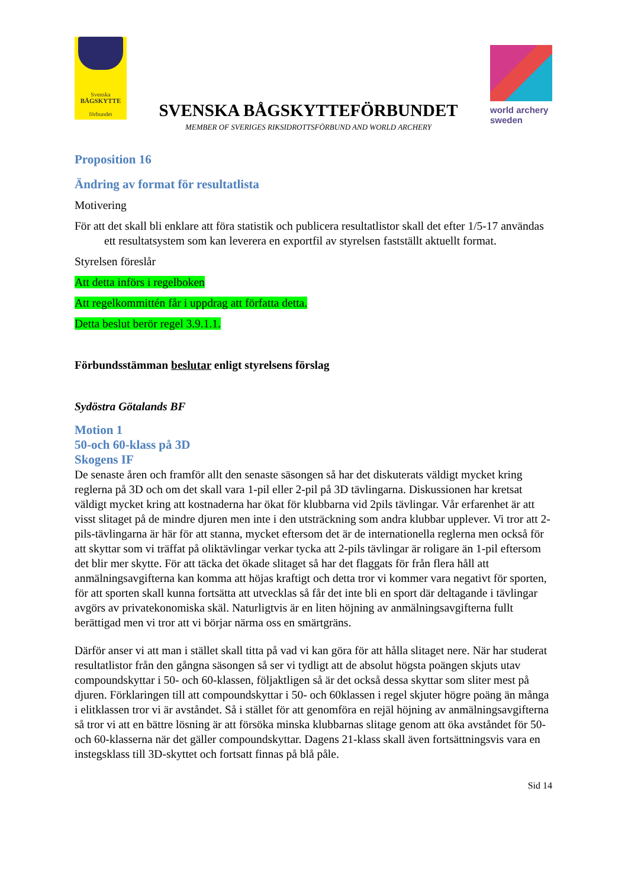Svenska
BÅGSKYTTE
förbundet
SVENSKA BÅGSKYTTEFÖRBUNDET
MEMBER OF SVERIGES RIKSIDROTTSFÖRBUND AND WORLD ARCHERY
world archery
sweden
Proposition 16
Ändring av format för resultatlista
Motivering
För att det skall bli enklare att föra statistik och publicera resultatlistor skall det efter 1/5-17 användas ett resultatsystem som kan leverera en exportfil av styrelsen fastställt aktuellt format.
Styrelsen föreslår
Att detta införs i regelboken
Att regelkommittén får i uppdrag att författa detta.
Detta beslut berör regel 3.9.1.1.
Förbundsstämman beslutar enligt styrelsens förslag
Sydöstra Götalands BF
Motion 1
50-och 60-klass på 3D
Skogens IF
De senaste åren och framför allt den senaste säsongen så har det diskuterats väldigt mycket kring reglerna på 3D och om det skall vara 1-pil eller 2-pil på 3D tävlingarna. Diskussionen har kretsat väldigt mycket kring att kostnaderna har ökat för klubbarna vid 2pils tävlingar. Vår erfarenhet är att visst slitaget på de mindre djuren men inte i den utsträckning som andra klubbar upplever. Vi tror att 2-pils-tävlingarna är här för att stanna, mycket eftersom det är de internationella reglerna men också för att skyttar som vi träffat på oliktävlingar verkar tycka att 2-pils tävlingar är roligare än 1-pil eftersom det blir mer skytte. För att täcka det ökade slitaget så har det flaggats för från flera håll att anmälningsavgifterna kan komma att höjas kraftigt och detta tror vi kommer vara negativt för sporten, för att sporten skall kunna fortsätta att utvecklas så får det inte bli en sport där deltagande i tävlingar avgörs av privatekonomiska skäl. Naturligtvis är en liten höjning av anmälningsavgifterna fullt berättigad men vi tror att vi börjar närma oss en smärtgräns.
Därför anser vi att man i stället skall titta på vad vi kan göra för att hålla slitaget nere. När har studerat resultatlistor från den gångna säsongen så ser vi tydligt att de absolut högsta poängen skjuts utav compoundskyttar i 50- och 60-klassen, följaktligen så är det också dessa skyttar som sliter mest på djuren. Förklaringen till att compoundskyttar i 50- och 60klassen i regel skjuter högre poäng än många i elitklassen tror vi är avståndet. Så i stället för att genomföra en rejäl höjning av anmälningsavgifterna så tror vi att en bättre lösning är att försöka minska klubbarnas slitage genom att öka avståndet för 50- och 60-klasserna när det gäller compoundskyttar. Dagens 21-klass skall även fortsättningsvis vara en instegsklass till 3D-skyttet och fortsatt finnas på blå påle.
Sid 14